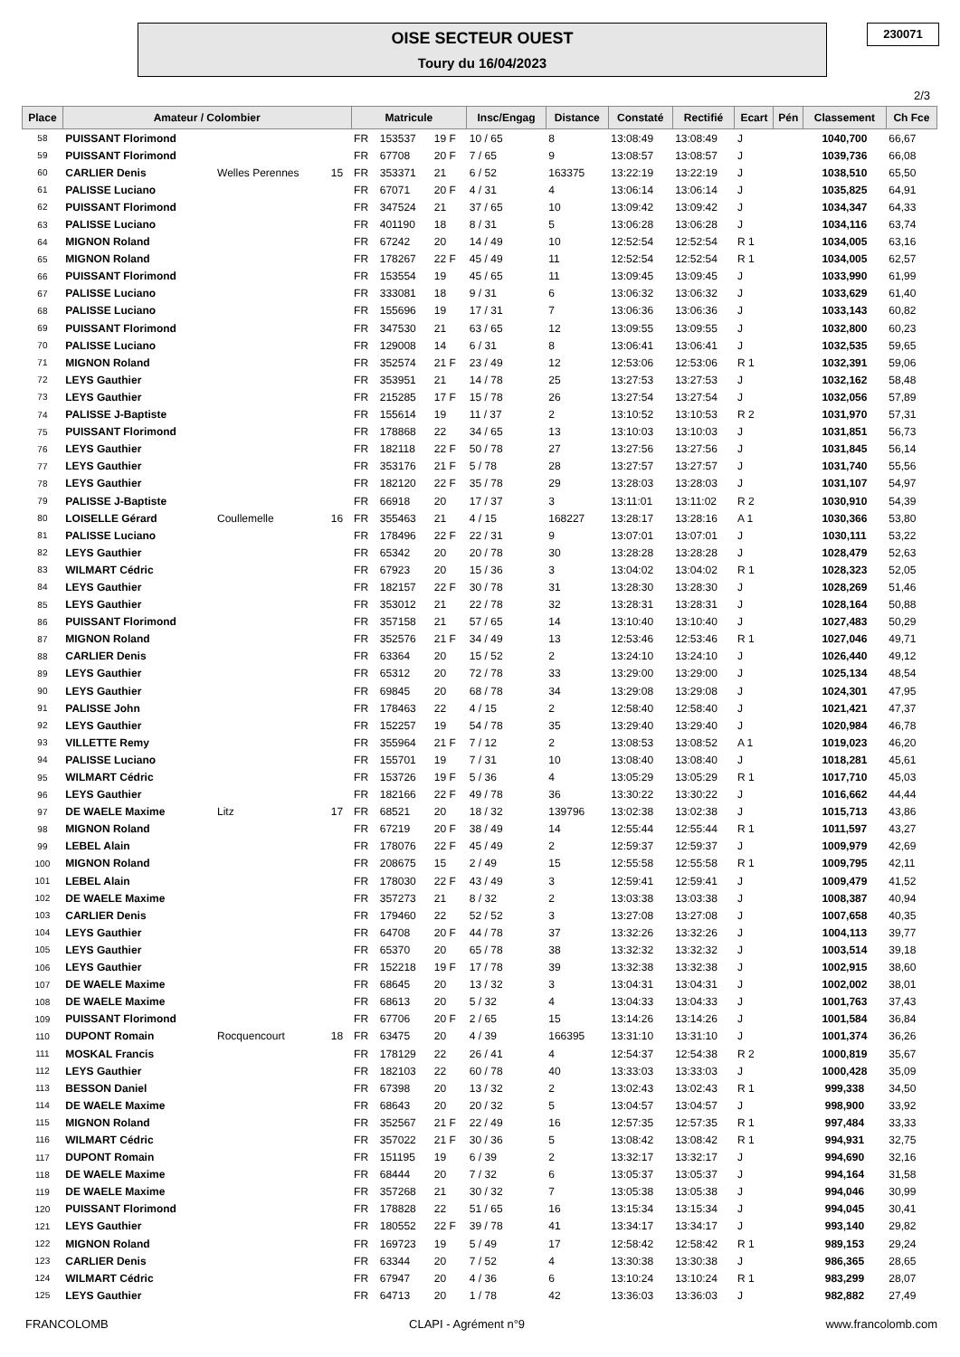OISE SECTEUR OUEST
Toury du 16/04/2023
230071
2/3
| Place | Amateur / Colombier | | | Matricule | | | Insc/Engag | Distance | Constaté | Rectifié | Ecart | Pén | Classement | Ch Fce |
| --- | --- | --- | --- | --- | --- | --- | --- | --- | --- | --- | --- | --- | --- | --- |
| 58 | PUISSANT Florimond | | | FR | 153537 | 19 F | 10 / 65 | 8 | 13:08:49 | 13:08:49 | J | | 1040,700 | 66,67 |
| 59 | PUISSANT Florimond | | | FR | 67708 | 20 F | 7 / 65 | 9 | 13:08:57 | 13:08:57 | J | | 1039,736 | 66,08 |
| 60 | CARLIER Denis | Welles Perennes | 15 | FR | 353371 | 21 | 6 / 52 | 163375 | 13:22:19 | 13:22:19 | J | | 1038,510 | 65,50 |
| 61 | PALISSE Luciano | | | FR | 67071 | 20 F | 4 / 31 | 4 | 13:06:14 | 13:06:14 | J | | 1035,825 | 64,91 |
| 62 | PUISSANT Florimond | | | FR | 347524 | 21 | 37 / 65 | 10 | 13:09:42 | 13:09:42 | J | | 1034,347 | 64,33 |
| 63 | PALISSE Luciano | | | FR | 401190 | 18 | 8 / 31 | 5 | 13:06:28 | 13:06:28 | J | | 1034,116 | 63,74 |
| 64 | MIGNON Roland | | | FR | 67242 | 20 | 14 / 49 | 10 | 12:52:54 | 12:52:54 | R 1 | | 1034,005 | 63,16 |
| 65 | MIGNON Roland | | | FR | 178267 | 22 F | 45 / 49 | 11 | 12:52:54 | 12:52:54 | R 1 | | 1034,005 | 62,57 |
| 66 | PUISSANT Florimond | | | FR | 153554 | 19 | 45 / 65 | 11 | 13:09:45 | 13:09:45 | J | | 1033,990 | 61,99 |
| 67 | PALISSE Luciano | | | FR | 333081 | 18 | 9 / 31 | 6 | 13:06:32 | 13:06:32 | J | | 1033,629 | 61,40 |
| 68 | PALISSE Luciano | | | FR | 155696 | 19 | 17 / 31 | 7 | 13:06:36 | 13:06:36 | J | | 1033,143 | 60,82 |
| 69 | PUISSANT Florimond | | | FR | 347530 | 21 | 63 / 65 | 12 | 13:09:55 | 13:09:55 | J | | 1032,800 | 60,23 |
| 70 | PALISSE Luciano | | | FR | 129008 | 14 | 6 / 31 | 8 | 13:06:41 | 13:06:41 | J | | 1032,535 | 59,65 |
| 71 | MIGNON Roland | | | FR | 352574 | 21 F | 23 / 49 | 12 | 12:53:06 | 12:53:06 | R 1 | | 1032,391 | 59,06 |
| 72 | LEYS Gauthier | | | FR | 353951 | 21 | 14 / 78 | 25 | 13:27:53 | 13:27:53 | J | | 1032,162 | 58,48 |
| 73 | LEYS Gauthier | | | FR | 215285 | 17 F | 15 / 78 | 26 | 13:27:54 | 13:27:54 | J | | 1032,056 | 57,89 |
| 74 | PALISSE J-Baptiste | | | FR | 155614 | 19 | 11 / 37 | 2 | 13:10:52 | 13:10:53 | R 2 | | 1031,970 | 57,31 |
| 75 | PUISSANT Florimond | | | FR | 178868 | 22 | 34 / 65 | 13 | 13:10:03 | 13:10:03 | J | | 1031,851 | 56,73 |
| 76 | LEYS Gauthier | | | FR | 182118 | 22 F | 50 / 78 | 27 | 13:27:56 | 13:27:56 | J | | 1031,845 | 56,14 |
| 77 | LEYS Gauthier | | | FR | 353176 | 21 F | 5 / 78 | 28 | 13:27:57 | 13:27:57 | J | | 1031,740 | 55,56 |
| 78 | LEYS Gauthier | | | FR | 182120 | 22 F | 35 / 78 | 29 | 13:28:03 | 13:28:03 | J | | 1031,107 | 54,97 |
| 79 | PALISSE J-Baptiste | | | FR | 66918 | 20 | 17 / 37 | 3 | 13:11:01 | 13:11:02 | R 2 | | 1030,910 | 54,39 |
| 80 | LOISELLE Gérard | Coullemelle | 16 | FR | 355463 | 21 | 4 / 15 | 168227 | 13:28:17 | 13:28:16 | A 1 | | 1030,366 | 53,80 |
| 81 | PALISSE Luciano | | | FR | 178496 | 22 F | 22 / 31 | 9 | 13:07:01 | 13:07:01 | J | | 1030,111 | 53,22 |
| 82 | LEYS Gauthier | | | FR | 65342 | 20 | 20 / 78 | 30 | 13:28:28 | 13:28:28 | J | | 1028,479 | 52,63 |
| 83 | WILMART Cédric | | | FR | 67923 | 20 | 15 / 36 | 3 | 13:04:02 | 13:04:02 | R 1 | | 1028,323 | 52,05 |
| 84 | LEYS Gauthier | | | FR | 182157 | 22 F | 30 / 78 | 31 | 13:28:30 | 13:28:30 | J | | 1028,269 | 51,46 |
| 85 | LEYS Gauthier | | | FR | 353012 | 21 | 22 / 78 | 32 | 13:28:31 | 13:28:31 | J | | 1028,164 | 50,88 |
| 86 | PUISSANT Florimond | | | FR | 357158 | 21 | 57 / 65 | 14 | 13:10:40 | 13:10:40 | J | | 1027,483 | 50,29 |
| 87 | MIGNON Roland | | | FR | 352576 | 21 F | 34 / 49 | 13 | 12:53:46 | 12:53:46 | R 1 | | 1027,046 | 49,71 |
| 88 | CARLIER Denis | | | FR | 63364 | 20 | 15 / 52 | 2 | 13:24:10 | 13:24:10 | J | | 1026,440 | 49,12 |
| 89 | LEYS Gauthier | | | FR | 65312 | 20 | 72 / 78 | 33 | 13:29:00 | 13:29:00 | J | | 1025,134 | 48,54 |
| 90 | LEYS Gauthier | | | FR | 69845 | 20 | 68 / 78 | 34 | 13:29:08 | 13:29:08 | J | | 1024,301 | 47,95 |
| 91 | PALISSE John | | | FR | 178463 | 22 | 4 / 15 | 2 | 12:58:40 | 12:58:40 | J | | 1021,421 | 47,37 |
| 92 | LEYS Gauthier | | | FR | 152257 | 19 | 54 / 78 | 35 | 13:29:40 | 13:29:40 | J | | 1020,984 | 46,78 |
| 93 | VILLETTE Remy | | | FR | 355964 | 21 F | 7 / 12 | 2 | 13:08:53 | 13:08:52 | A 1 | | 1019,023 | 46,20 |
| 94 | PALISSE Luciano | | | FR | 155701 | 19 | 7 / 31 | 10 | 13:08:40 | 13:08:40 | J | | 1018,281 | 45,61 |
| 95 | WILMART Cédric | | | FR | 153726 | 19 F | 5 / 36 | 4 | 13:05:29 | 13:05:29 | R 1 | | 1017,710 | 45,03 |
| 96 | LEYS Gauthier | | | FR | 182166 | 22 F | 49 / 78 | 36 | 13:30:22 | 13:30:22 | J | | 1016,662 | 44,44 |
| 97 | DE WAELE Maxime | Litz | 17 | FR | 68521 | 20 | 18 / 32 | 139796 | 13:02:38 | 13:02:38 | J | | 1015,713 | 43,86 |
| 98 | MIGNON Roland | | | FR | 67219 | 20 F | 38 / 49 | 14 | 12:55:44 | 12:55:44 | R 1 | | 1011,597 | 43,27 |
| 99 | LEBEL Alain | | | FR | 178076 | 22 F | 45 / 49 | 2 | 12:59:37 | 12:59:37 | J | | 1009,979 | 42,69 |
| 100 | MIGNON Roland | | | FR | 208675 | 15 | 2 / 49 | 15 | 12:55:58 | 12:55:58 | R 1 | | 1009,795 | 42,11 |
| 101 | LEBEL Alain | | | FR | 178030 | 22 F | 43 / 49 | 3 | 12:59:41 | 12:59:41 | J | | 1009,479 | 41,52 |
| 102 | DE WAELE Maxime | | | FR | 357273 | 21 | 8 / 32 | 2 | 13:03:38 | 13:03:38 | J | | 1008,387 | 40,94 |
| 103 | CARLIER Denis | | | FR | 179460 | 22 | 52 / 52 | 3 | 13:27:08 | 13:27:08 | J | | 1007,658 | 40,35 |
| 104 | LEYS Gauthier | | | FR | 64708 | 20 F | 44 / 78 | 37 | 13:32:26 | 13:32:26 | J | | 1004,113 | 39,77 |
| 105 | LEYS Gauthier | | | FR | 65370 | 20 | 65 / 78 | 38 | 13:32:32 | 13:32:32 | J | | 1003,514 | 39,18 |
| 106 | LEYS Gauthier | | | FR | 152218 | 19 F | 17 / 78 | 39 | 13:32:38 | 13:32:38 | J | | 1002,915 | 38,60 |
| 107 | DE WAELE Maxime | | | FR | 68645 | 20 | 13 / 32 | 3 | 13:04:31 | 13:04:31 | J | | 1002,002 | 38,01 |
| 108 | DE WAELE Maxime | | | FR | 68613 | 20 | 5 / 32 | 4 | 13:04:33 | 13:04:33 | J | | 1001,763 | 37,43 |
| 109 | PUISSANT Florimond | | | FR | 67706 | 20 F | 2 / 65 | 15 | 13:14:26 | 13:14:26 | J | | 1001,584 | 36,84 |
| 110 | DUPONT Romain | Rocquencourt | 18 | FR | 63475 | 20 | 4 / 39 | 166395 | 13:31:10 | 13:31:10 | J | | 1001,374 | 36,26 |
| 111 | MOSKAL Francis | | | FR | 178129 | 22 | 26 / 41 | 4 | 12:54:37 | 12:54:38 | R 2 | | 1000,819 | 35,67 |
| 112 | LEYS Gauthier | | | FR | 182103 | 22 | 60 / 78 | 40 | 13:33:03 | 13:33:03 | J | | 1000,428 | 35,09 |
| 113 | BESSON Daniel | | | FR | 67398 | 20 | 13 / 32 | 2 | 13:02:43 | 13:02:43 | R 1 | | 999,338 | 34,50 |
| 114 | DE WAELE Maxime | | | FR | 68643 | 20 | 20 / 32 | 5 | 13:04:57 | 13:04:57 | J | | 998,900 | 33,92 |
| 115 | MIGNON Roland | | | FR | 352567 | 21 F | 22 / 49 | 16 | 12:57:35 | 12:57:35 | R 1 | | 997,484 | 33,33 |
| 116 | WILMART Cédric | | | FR | 357022 | 21 F | 30 / 36 | 5 | 13:08:42 | 13:08:42 | R 1 | | 994,931 | 32,75 |
| 117 | DUPONT Romain | | | FR | 151195 | 19 | 6 / 39 | 2 | 13:32:17 | 13:32:17 | J | | 994,690 | 32,16 |
| 118 | DE WAELE Maxime | | | FR | 68444 | 20 | 7 / 32 | 6 | 13:05:37 | 13:05:37 | J | | 994,164 | 31,58 |
| 119 | DE WAELE Maxime | | | FR | 357268 | 21 | 30 / 32 | 7 | 13:05:38 | 13:05:38 | J | | 994,046 | 30,99 |
| 120 | PUISSANT Florimond | | | FR | 178828 | 22 | 51 / 65 | 16 | 13:15:34 | 13:15:34 | J | | 994,045 | 30,41 |
| 121 | LEYS Gauthier | | | FR | 180552 | 22 F | 39 / 78 | 41 | 13:34:17 | 13:34:17 | J | | 993,140 | 29,82 |
| 122 | MIGNON Roland | | | FR | 169723 | 19 | 5 / 49 | 17 | 12:58:42 | 12:58:42 | R 1 | | 989,153 | 29,24 |
| 123 | CARLIER Denis | | | FR | 63344 | 20 | 7 / 52 | 4 | 13:30:38 | 13:30:38 | J | | 986,365 | 28,65 |
| 124 | WILMART Cédric | | | FR | 67947 | 20 | 4 / 36 | 6 | 13:10:24 | 13:10:24 | R 1 | | 983,299 | 28,07 |
| 125 | LEYS Gauthier | | | FR | 64713 | 20 | 1 / 78 | 42 | 13:36:03 | 13:36:03 | J | | 982,882 | 27,49 |
FRANCOLOMB CLAPI - Agrément n°9 www.francolomb.com